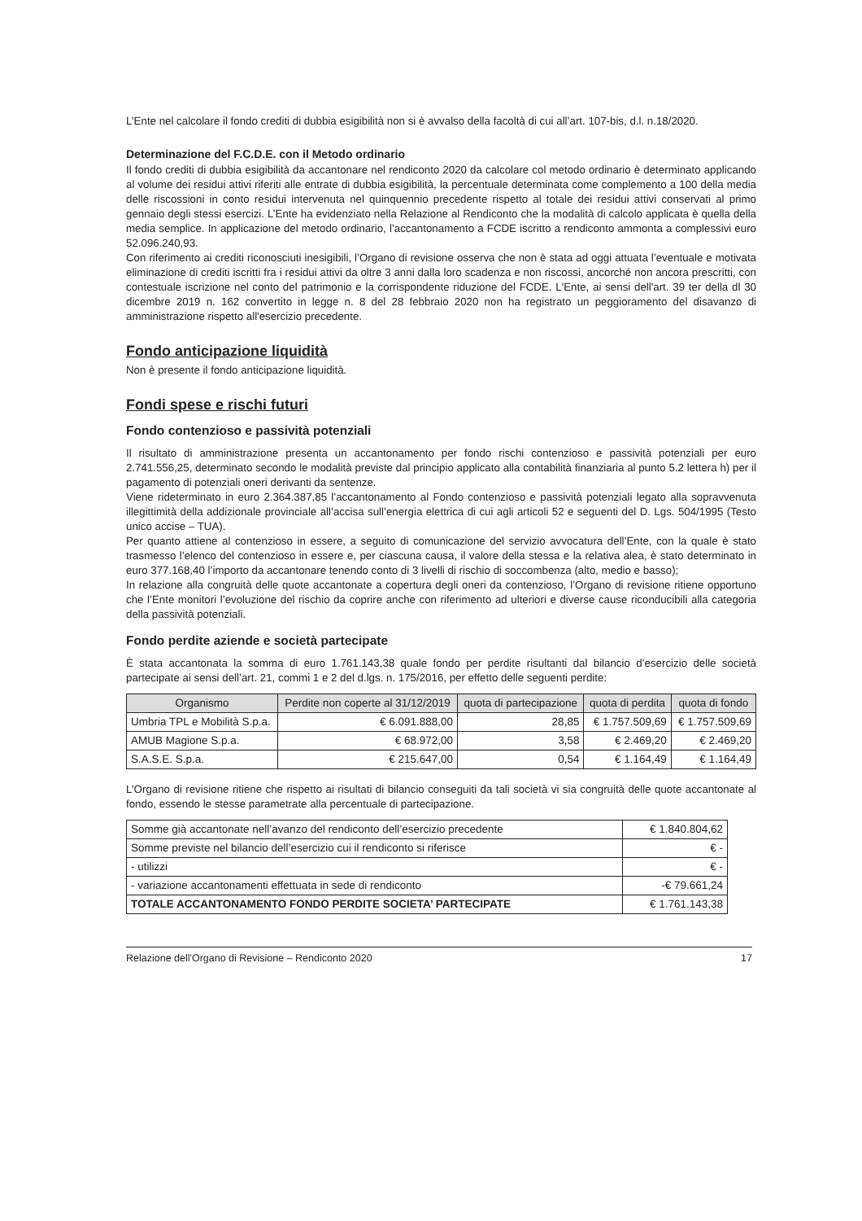L’Ente nel calcolare il fondo crediti di dubbia esigibilità non si è avvalso della facoltà di cui all’art. 107-bis, d.l. n.18/2020.
Determinazione del F.C.D.E. con il Metodo ordinario
Il fondo crediti di dubbia esigibilità da accantonare nel rendiconto 2020 da calcolare col metodo ordinario è determinato applicando al volume dei residui attivi riferiti alle entrate di dubbia esigibilità, la percentuale determinata come complemento a 100 della media delle riscossioni in conto residui intervenuta nel quinquennio precedente rispetto al totale dei residui attivi conservati al primo gennaio degli stessi esercizi. L’Ente ha evidenziato nella Relazione al Rendiconto che la modalità di calcolo applicata è quella della media semplice. In applicazione del metodo ordinario, l’accantonamento a FCDE iscritto a rendiconto ammonta a complessivi euro 52.096.240,93.
Con riferimento ai crediti riconosciuti inesigibili, l’Organo di revisione osserva che non è stata ad oggi attuata l’eventuale e motivata eliminazione di crediti iscritti fra i residui attivi da oltre 3 anni dalla loro scadenza e non riscossi, ancorché non ancora prescritti, con contestuale iscrizione nel conto del patrimonio e la corrispondente riduzione del FCDE. L'Ente, ai sensi dell'art. 39 ter della dl 30 dicembre 2019 n. 162 convertito in legge n. 8 del 28 febbraio 2020 non ha registrato un peggioramento del disavanzo di amministrazione rispetto all'esercizio precedente.
Fondo anticipazione liquidità
Non è presente il fondo anticipazione liquidità.
Fondi spese e rischi futuri
Fondo contenzioso e passività potenziali
Il risultato di amministrazione presenta un accantonamento per fondo rischi contenzioso e passività potenziali per euro 2.741.556,25, determinato secondo le modalità previste dal principio applicato alla contabilità finanziaria al punto 5.2 lettera h) per il pagamento di potenziali oneri derivanti da sentenze.
Viene rideterminato in euro 2.364.387,85 l’accantonamento al Fondo contenzioso e passività potenziali legato alla sopravvenuta illegittimità della addizionale provinciale all’accisa sull’energia elettrica di cui agli articoli 52 e seguenti del D. Lgs. 504/1995 (Testo unico accise – TUA).
Per quanto attiene al contenzioso in essere, a seguito di comunicazione del servizio avvocatura dell’Ente, con la quale è stato trasmesso l’elenco del contenzioso in essere e, per ciascuna causa, il valore della stessa e la relativa alea, è stato determinato in euro 377.168,40 l’importo da accantonare tenendo conto di 3 livelli di rischio di soccombenza (alto, medio e basso);
In relazione alla congruità delle quote accantonate a copertura degli oneri da contenzioso, l’Organo di revisione ritiene opportuno che l’Ente monitori l’evoluzione del rischio da coprire anche con riferimento ad ulteriori e diverse cause riconducibili alla categoria della passività potenziali.
Fondo perdite aziende e società partecipate
È stata accantonata la somma di euro 1.761.143,38 quale fondo per perdite risultanti dal bilancio d’esercizio delle società partecipate ai sensi dell’art. 21, commi 1 e 2 del d.lgs. n. 175/2016, per effetto delle seguenti perdite:
| Organismo | Perdite non coperte al 31/12/2019 | quota di partecipazione | quota di perdita | quota di fondo |
| --- | --- | --- | --- | --- |
| Umbria TPL e Mobilità S.p.a. | € 6.091.888,00 | 28,85 | € 1.757.509,69 | € 1.757.509,69 |
| AMUB Magione S.p.a. | € 68.972,00 | 3,58 | € 2.469,20 | € 2.469,20 |
| S.A.S.E. S.p.a. | € 215.647,00 | 0,54 | € 1.164,49 | € 1.164,49 |
L’Organo di revisione ritiene che rispetto ai risultati di bilancio conseguiti da tali società vi sia congruità delle quote accantonate al fondo, essendo le stesse parametrate alla percentuale di partecipazione.
| Somme già accantonate nell’avanzo del rendiconto dell’esercizio precedente | € 1.840.804,62 |
| Somme previste nel bilancio dell’esercizio cui il rendiconto si riferisce | € - |
| - utilizzi | € - |
| - variazione accantonamenti effettuata in sede di rendiconto | -€ 79.661,24 |
| TOTALE ACCANTONAMENTO FONDO PERDITE SOCIETA’ PARTECIPATE | € 1.761.143,38 |
Relazione dell'Organo di Revisione – Rendiconto 2020 17